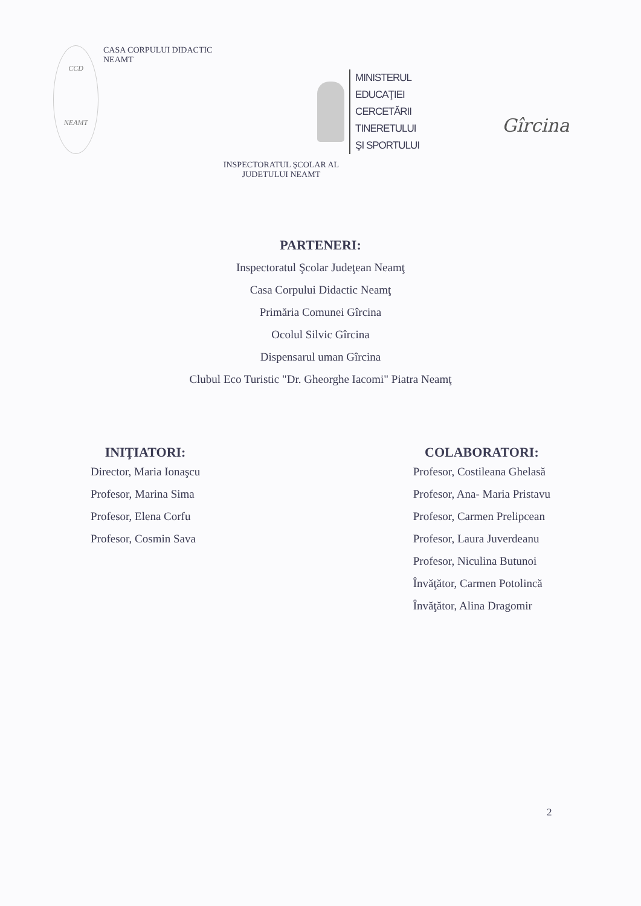CCD
NEAMT
CASA CORPULUI DIDACTIC
NEAMT
MINISTERUL
EDUCAŢIEI
CERCETĂRII
TINERETULUI
ŞI SPORTULUI
Gîrcina
INSPECTORATUL ŞCOLAR AL
JUDETULUI NEAMT
PARTENERI:
Inspectoratul Şcolar Judeţean Neamţ
Casa Corpului Didactic Neamţ
Primăria Comunei Gîrcina
Ocolul Silvic Gîrcina
Dispensarul uman Gîrcina
Clubul Eco Turistic "Dr. Gheorghe Iacomi" Piatra Neamţ
INIŢIATORI:
Director, Maria Ionaşcu
Profesor, Marina Sima
Profesor, Elena Corfu
Profesor, Cosmin Sava
COLABORATORI:
Profesor, Costileana Ghelasă
Profesor, Ana- Maria Pristavu
Profesor, Carmen Prelipcean
Profesor, Laura Juverdeanu
Profesor, Niculina Butunoi
Învăţător, Carmen Potolincă
Învăţător, Alina Dragomir
2